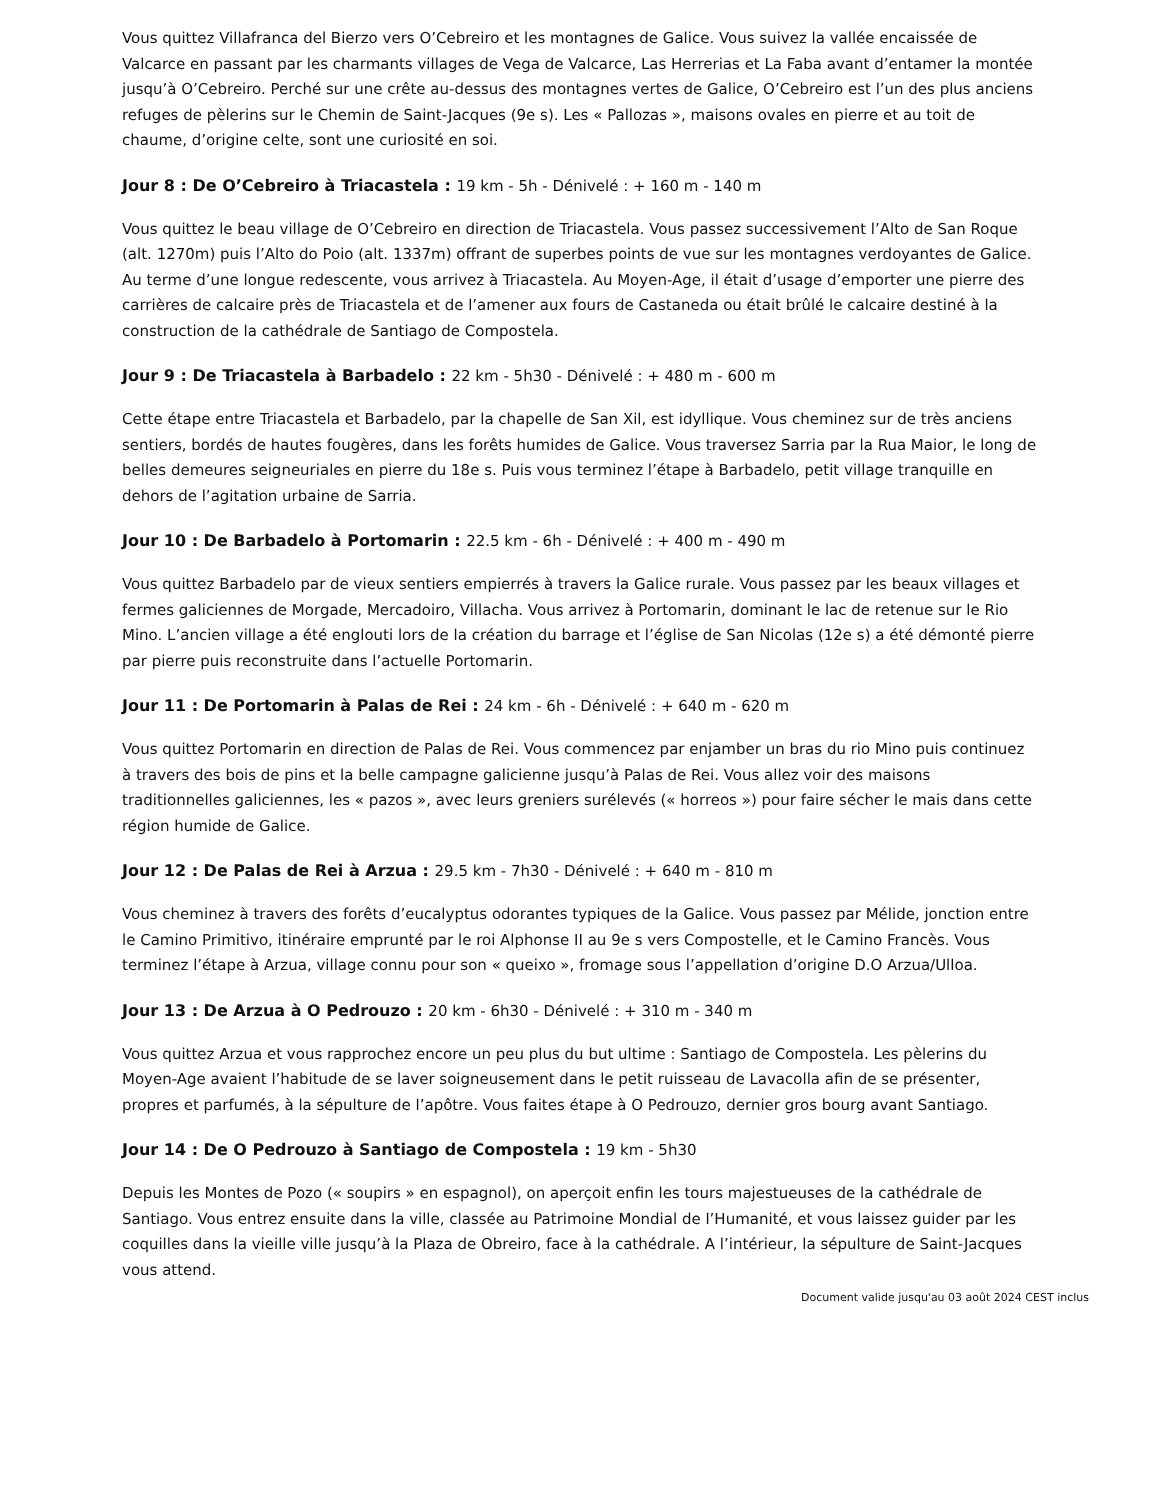Vous quittez Villafranca del Bierzo vers O’Cebreiro et les montagnes de Galice. Vous suivez la vallée encaissée de Valcarce en passant par les charmants villages de Vega de Valcarce, Las Herrerias et La Faba avant d’entamer la montée jusqu’à O’Cebreiro. Perché sur une crête au-dessus des montagnes vertes de Galice, O’Cebreiro est l’un des plus anciens refuges de pèlerins sur le Chemin de Saint-Jacques (9e s). Les « Pallozas », maisons ovales en pierre et au toit de chaume, d’origine celte, sont une curiosité en soi.
Jour 8 : De O’Cebreiro à Triacastela : 19 km - 5h - Dénivelé : + 160 m - 140 m
Vous quittez le beau village de O’Cebreiro en direction de Triacastela. Vous passez successivement l’Alto de San Roque (alt. 1270m) puis l’Alto do Poio (alt. 1337m) offrant de superbes points de vue sur les montagnes verdoyantes de Galice. Au terme d’une longue redescente, vous arrivez à Triacastela. Au Moyen-Age, il était d’usage d’emporter une pierre des carrières de calcaire près de Triacastela et de l’amener aux fours de Castaneda ou était brûlé le calcaire destiné à la construction de la cathédrale de Santiago de Compostela.
Jour 9 : De Triacastela à Barbadelo : 22 km - 5h30 - Dénivelé : + 480 m - 600 m
Cette étape entre Triacastela et Barbadelo, par la chapelle de San Xil, est idyllique. Vous cheminez sur de très anciens sentiers, bordés de hautes fougères, dans les forêts humides de Galice. Vous traversez Sarria par la Rua Maior, le long de belles demeures seigneuriales en pierre du 18e s. Puis vous terminez l’étape à Barbadelo, petit village tranquille en dehors de l’agitation urbaine de Sarria.
Jour 10 : De Barbadelo à Portomarin : 22.5 km - 6h - Dénivelé : + 400 m - 490 m
Vous quittez Barbadelo par de vieux sentiers empierrés à travers la Galice rurale. Vous passez par les beaux villages et fermes galiciennes de Morgade, Mercadoiro, Villacha. Vous arrivez à Portomarin, dominant le lac de retenue sur le Rio Mino. L’ancien village a été englouti lors de la création du barrage et l’église de San Nicolas (12e s) a été démonté pierre par pierre puis reconstruite dans l’actuelle Portomarin.
Jour 11 : De Portomarin à Palas de Rei : 24 km - 6h - Dénivelé : + 640 m - 620 m
Vous quittez Portomarin en direction de Palas de Rei. Vous commencez par enjamber un bras du rio Mino puis continuez à travers des bois de pins et la belle campagne galicienne jusqu’à Palas de Rei. Vous allez voir des maisons traditionnelles galiciennes, les « pazos », avec leurs greniers surélevés (« horreos ») pour faire sécher le mais dans cette région humide de Galice.
Jour 12 : De Palas de Rei à Arzua : 29.5 km - 7h30 - Dénivelé : + 640 m - 810 m
Vous cheminez à travers des forêts d’eucalyptus odorantes typiques de la Galice. Vous passez par Mélide, jonction entre le Camino Primitivo, itinéraire emprunté par le roi Alphonse II au 9e s vers Compostelle, et le Camino Francès. Vous terminez l’étape à Arzua, village connu pour son « queixo », fromage sous l’appellation d’origine D.O Arzua/Ulloa.
Jour 13 : De Arzua à O Pedrouzo : 20 km - 6h30 - Dénivelé : + 310 m - 340 m
Vous quittez Arzua et vous rapprochez encore un peu plus du but ultime : Santiago de Compostela. Les pèlerins du Moyen-Age avaient l’habitude de se laver soigneusement dans le petit ruisseau de Lavacolla afin de se présenter, propres et parfumés, à la sépulture de l’apôtre. Vous faites étape à O Pedrouzo, dernier gros bourg avant Santiago.
Jour 14 : De O Pedrouzo à Santiago de Compostela : 19 km - 5h30
Depuis les Montes de Pozo (« soupirs » en espagnol), on aperçoit enfin les tours majestueuses de la cathédrale de Santiago. Vous entrez ensuite dans la ville, classée au Patrimoine Mondial de l’Humanité, et vous laissez guider par les coquilles dans la vieille ville jusqu’à la Plaza de Obreiro, face à la cathédrale. A l’intérieur, la sépulture de Saint-Jacques vous attend.
Document valide jusqu'au 03 août 2024 CEST inclus